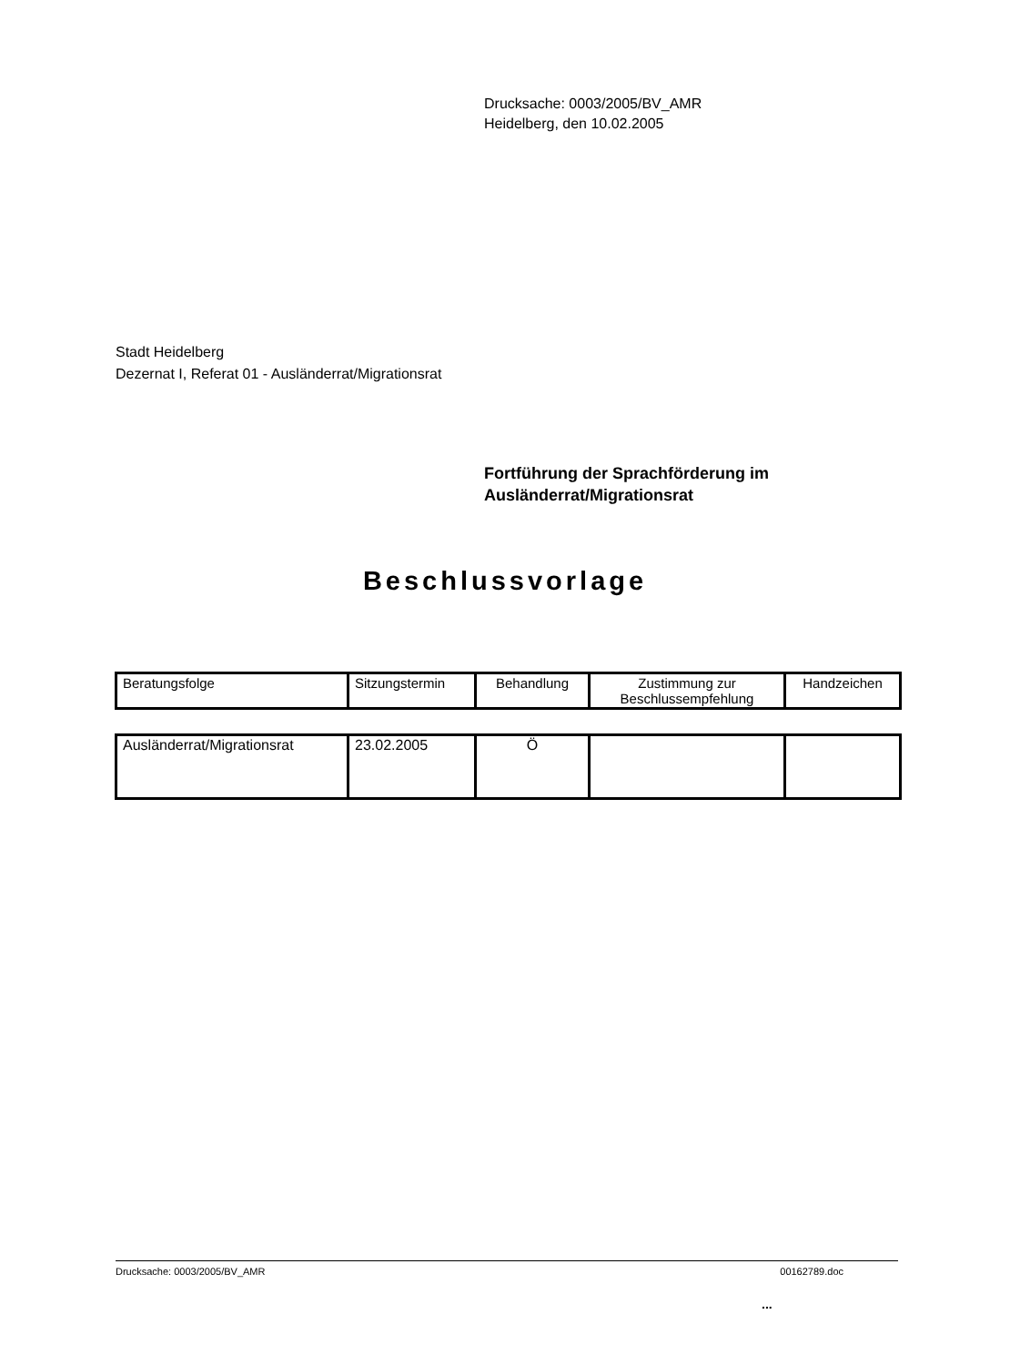Drucksache: 0003/2005/BV_AMR
Heidelberg, den 10.02.2005
Stadt Heidelberg
Dezernat I, Referat 01 - Ausländerrat/Migrationsrat
Fortführung der Sprachförderung im
Ausländerrat/Migrationsrat
Beschlussvorlage
| Beratungsfolge | Sitzungstermin | Behandlung | Zustimmung zur Beschlussempfehlung | Handzeichen |
| Ausländerrat/Migrationsrat | 23.02.2005 | Ö | | |
Drucksache: 0003/2005/BV_AMR 00162789.doc
...